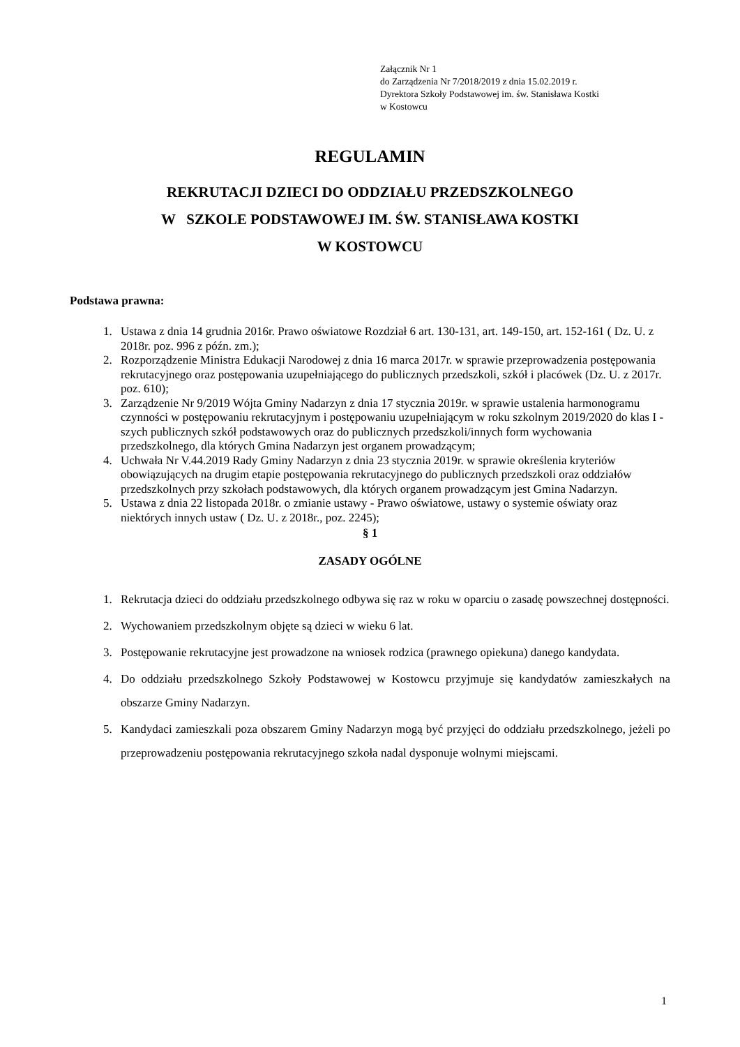Załącznik Nr 1
do Zarządzenia Nr 7/2018/2019 z dnia 15.02.2019 r.
Dyrektora Szkoły Podstawowej im. św. Stanisława Kostki
w Kostowcu
REGULAMIN
REKRUTACJI DZIECI DO ODDZIAŁU PRZEDSZKOLNEGO
W SZKOLE PODSTAWOWEJ IM. ŚW. STANISŁAWA KOSTKI
W KOSTOWCU
Podstawa prawna:
1. Ustawa z dnia 14 grudnia 2016r. Prawo oświatowe Rozdział 6 art. 130-131, art. 149-150, art. 152-161 ( Dz. U. z 2018r. poz. 996 z późn. zm.);
2. Rozporządzenie Ministra Edukacji Narodowej z dnia 16 marca 2017r. w sprawie przeprowadzenia postępowania rekrutacyjnego oraz postępowania uzupełniającego do publicznych przedszkoli, szkół i placówek (Dz. U. z 2017r. poz. 610);
3. Zarządzenie Nr 9/2019 Wójta Gminy Nadarzyn z dnia 17 stycznia 2019r. w sprawie ustalenia harmonogramu czynności w postępowaniu rekrutacyjnym i postępowaniu uzupełniającym w roku szkolnym 2019/2020 do klas I - szych publicznych szkół podstawowych oraz do publicznych przedszkoli/innych form wychowania przedszkolnego, dla których Gmina Nadarzyn jest organem prowadzącym;
4. Uchwała Nr V.44.2019 Rady Gminy Nadarzyn z dnia 23 stycznia 2019r. w sprawie określenia kryteriów obowiązujących na drugim etapie postępowania rekrutacyjnego do publicznych przedszkoli oraz oddziałów przedszkolnych przy szkołach podstawowych, dla których organem prowadzącym jest Gmina Nadarzyn.
5. Ustawa z dnia 22 listopada 2018r. o zmianie ustawy - Prawo oświatowe, ustawy o systemie oświaty oraz niektórych innych ustaw ( Dz. U. z 2018r., poz. 2245);
§ 1
ZASADY OGÓLNE
1. Rekrutacja dzieci do oddziału przedszkolnego odbywa się raz w roku w oparciu o zasadę powszechnej dostępności.
2. Wychowaniem przedszkolnym objęte są dzieci w wieku 6 lat.
3. Postępowanie rekrutacyjne jest prowadzone na wniosek rodzica (prawnego opiekuna) danego kandydata.
4. Do oddziału przedszkolnego Szkoły Podstawowej w Kostowcu przyjmuje się kandydatów zamieszkałych na obszarze Gminy Nadarzyn.
5. Kandydaci zamieszkali poza obszarem Gminy Nadarzyn mogą być przyjęci do oddziału przedszkolnego, jeżeli po przeprowadzeniu postępowania rekrutacyjnego szkoła nadal dysponuje wolnymi miejscami.
1